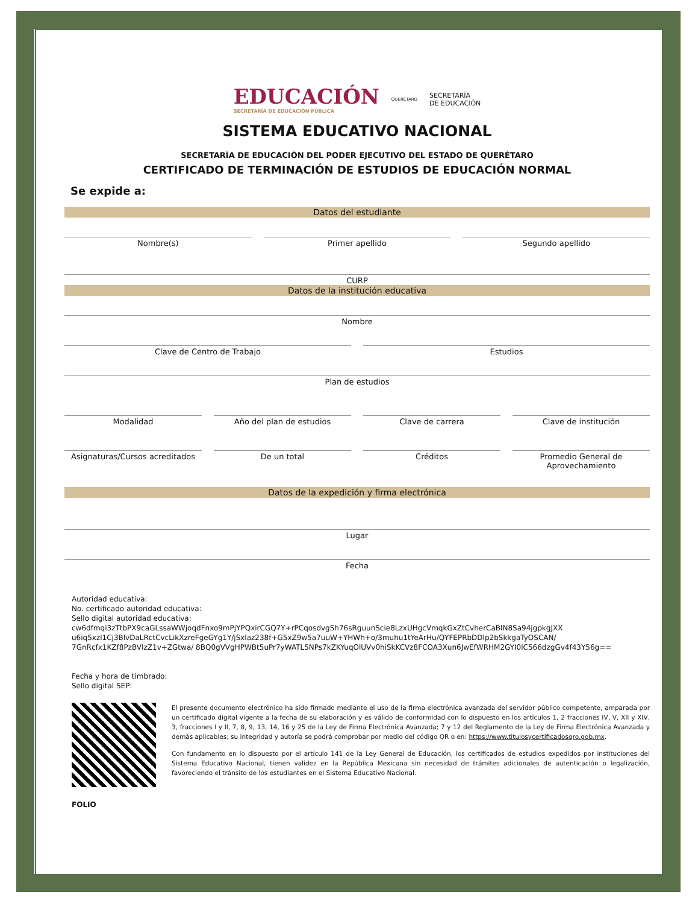EDUCACIÓN
SECRETARÍA DE EDUCACIÓN PÚBLICA
QUERÉTARO
SECRETARÍA
DE EDUCACIÓN
SISTEMA EDUCATIVO NACIONAL
SECRETARÍA DE EDUCACIÓN DEL PODER EJECUTIVO DEL ESTADO DE QUERÉTARO
CERTIFICADO DE TERMINACIÓN DE ESTUDIOS DE EDUCACIÓN NORMAL
Se expide a:
Datos del estudiante
Nombre(s) Primer apellido Segundo apellido
CURP
Datos de la institución educativa
Nombre
Clave de Centro de Trabajo Estudios
Plan de estudios
Modalidad Año del plan de estudios Clave de carrera Clave de institución
Asignaturas/Cursos acreditados De un total Créditos Promedio General de Aprovechamiento
Datos de la expedición y firma electrónica
Lugar
Fecha
Autoridad educativa:
No. certificado autoridad educativa:
Sello digital autoridad educativa:
cw6dfmqi3zTtbPX9caGLssaWWjoqdFnxo9mPjYPQxirCGQ7Y+rPCqosdvgSh76sRguunScie8LzxUHgcVmqkGxZtCvherCaBlN8Sa94jgpkgJXX u6iq5xzl1Cj3BlvDaLRctCvcLikXzreFgeGYg1Y/jSxlaz238f+G5xZ9w5a7uuW+YHWh+o/3muhu1tYeArHu/QYFEPRbDDlp2bSkkgaTyOSCAN/ 7GnRcfx1KZf8PzBVIzZ1v+ZGtwa/ 8BQ0gVVgHPWBt5uPr7yWATL5NPs7kZKYuqOlUVv0hiSkKCVz8FCOA3Xun6JwEfWRHM2GYI0lC566dzgGv4f43Y56g==
Fecha y hora de timbrado:
Sello digital SEP:
FOLIO
El presente documento electrónico ha sido firmado mediante el uso de la firma electrónica avanzada del servidor público competente, amparada por un certificado digital vigente a la fecha de su elaboración y es válido de conformidad con lo dispuesto en los artículos 1, 2 fracciones IV, V, XII y XIV, 3, fracciones I y II, 7, 8, 9, 13, 14, 16 y 25 de la Ley de Firma Electrónica Avanzada; 7 y 12 del Reglamento de la Ley de Firma Electrónica Avanzada y demás aplicables; su integridad y autoría se podrá comprobar por medio del código QR o en: https://www.titulosycertificadosqro.gob.mx.
Con fundamento en lo dispuesto por el artículo 141 de la Ley General de Educación, los certificados de estudios expedidos por instituciones del Sistema Educativo Nacional, tienen validez en la República Mexicana sin necesidad de trámites adicionales de autenticación o legalización, favoreciendo el tránsito de los estudiantes en el Sistema Educativo Nacional.